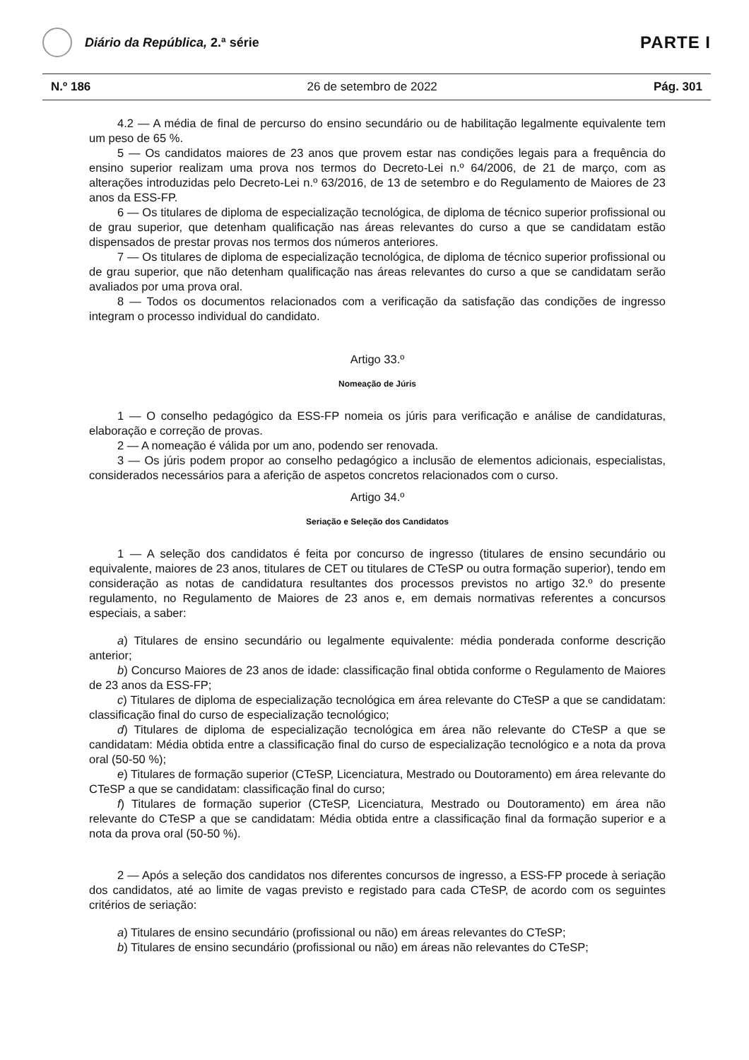Diário da República, 2.ª série
PARTE I
N.º 186 26 de setembro de 2022 Pág. 301
4.2 — A média de final de percurso do ensino secundário ou de habilitação legalmente equivalente tem um peso de 65 %.
5 — Os candidatos maiores de 23 anos que provem estar nas condições legais para a frequência do ensino superior realizam uma prova nos termos do Decreto-Lei n.º 64/2006, de 21 de março, com as alterações introduzidas pelo Decreto-Lei n.º 63/2016, de 13 de setembro e do Regulamento de Maiores de 23 anos da ESS-FP.
6 — Os titulares de diploma de especialização tecnológica, de diploma de técnico superior profissional ou de grau superior, que detenham qualificação nas áreas relevantes do curso a que se candidatam estão dispensados de prestar provas nos termos dos números anteriores.
7 — Os titulares de diploma de especialização tecnológica, de diploma de técnico superior profissional ou de grau superior, que não detenham qualificação nas áreas relevantes do curso a que se candidatam serão avaliados por uma prova oral.
8 — Todos os documentos relacionados com a verificação da satisfação das condições de ingresso integram o processo individual do candidato.
Artigo 33.º
Nomeação de Júris
1 — O conselho pedagógico da ESS-FP nomeia os júris para verificação e análise de candidaturas, elaboração e correção de provas.
2 — A nomeação é válida por um ano, podendo ser renovada.
3 — Os júris podem propor ao conselho pedagógico a inclusão de elementos adicionais, especialistas, considerados necessários para a aferição de aspetos concretos relacionados com o curso.
Artigo 34.º
Seriação e Seleção dos Candidatos
1 — A seleção dos candidatos é feita por concurso de ingresso (titulares de ensino secundário ou equivalente, maiores de 23 anos, titulares de CET ou titulares de CTeSP ou outra formação superior), tendo em consideração as notas de candidatura resultantes dos processos previstos no artigo 32.º do presente regulamento, no Regulamento de Maiores de 23 anos e, em demais normativas referentes a concursos especiais, a saber:
a) Titulares de ensino secundário ou legalmente equivalente: média ponderada conforme descrição anterior;
b) Concurso Maiores de 23 anos de idade: classificação final obtida conforme o Regulamento de Maiores de 23 anos da ESS-FP;
c) Titulares de diploma de especialização tecnológica em área relevante do CTeSP a que se candidatam: classificação final do curso de especialização tecnológico;
d) Titulares de diploma de especialização tecnológica em área não relevante do CTeSP a que se candidatam: Média obtida entre a classificação final do curso de especialização tecnológico e a nota da prova oral (50-50 %);
e) Titulares de formação superior (CTeSP, Licenciatura, Mestrado ou Doutoramento) em área relevante do CTeSP a que se candidatam: classificação final do curso;
f) Titulares de formação superior (CTeSP, Licenciatura, Mestrado ou Doutoramento) em área não relevante do CTeSP a que se candidatam: Média obtida entre a classificação final da formação superior e a nota da prova oral (50-50 %).
2 — Após a seleção dos candidatos nos diferentes concursos de ingresso, a ESS-FP procede à seriação dos candidatos, até ao limite de vagas previsto e registado para cada CTeSP, de acordo com os seguintes critérios de seriação:
a) Titulares de ensino secundário (profissional ou não) em áreas relevantes do CTeSP;
b) Titulares de ensino secundário (profissional ou não) em áreas não relevantes do CTeSP;